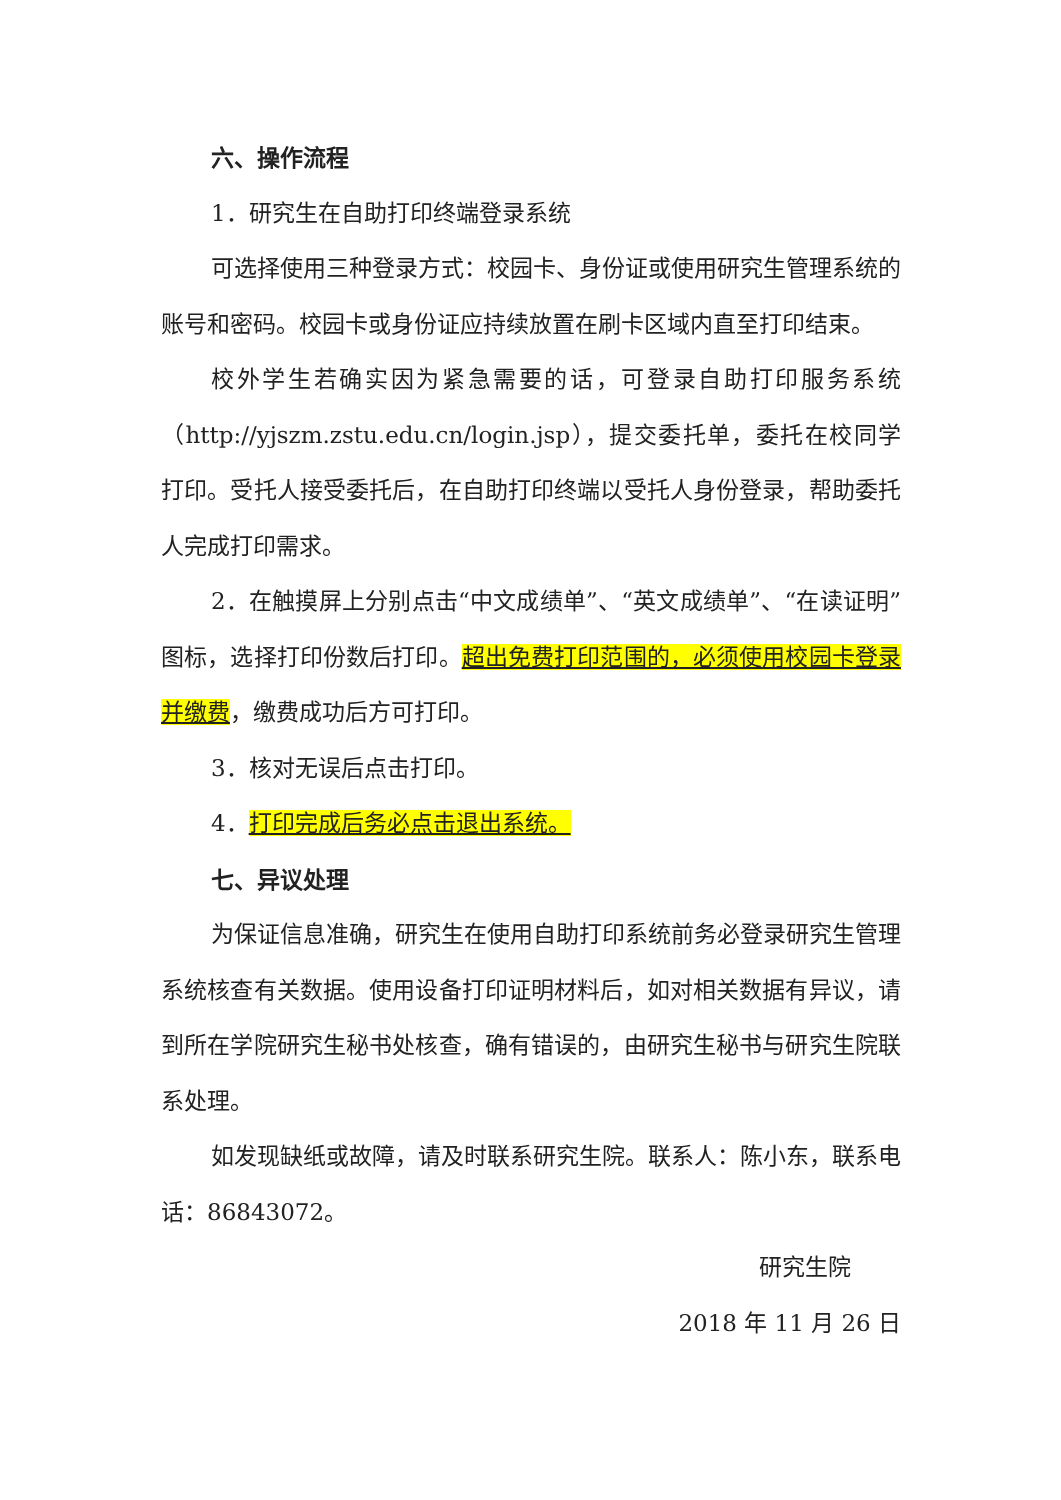六、操作流程
1．研究生在自助打印终端登录系统
可选择使用三种登录方式：校园卡、身份证或使用研究生管理系统的账号和密码。校园卡或身份证应持续放置在刷卡区域内直至打印结束。
校外学生若确实因为紧急需要的话，可登录自助打印服务系统（http://yjszm.zstu.edu.cn/login.jsp），提交委托单，委托在校同学打印。受托人接受委托后，在自助打印终端以受托人身份登录，帮助委托人完成打印需求。
2．在触摸屏上分别点击“中文成绩单”、“英文成绩单”、“在读证明”图标，选择打印份数后打印。超出免费打印范围的，必须使用校园卡登录并缴费，缴费成功后方可打印。
3．核对无误后点击打印。
4．打印完成后务必点击退出系统。
七、异议处理
为保证信息准确，研究生在使用自助打印系统前务必登录研究生管理系统核查有关数据。使用设备打印证明材料后，如对相关数据有异议，请到所在学院研究生秘书处核查，确有错误的，由研究生秘书与研究生院联系处理。
如发现缺纸或故障，请及时联系研究生院。联系人：陈小东，联系电话：86843072。
研究生院
2018 年 11 月 26 日